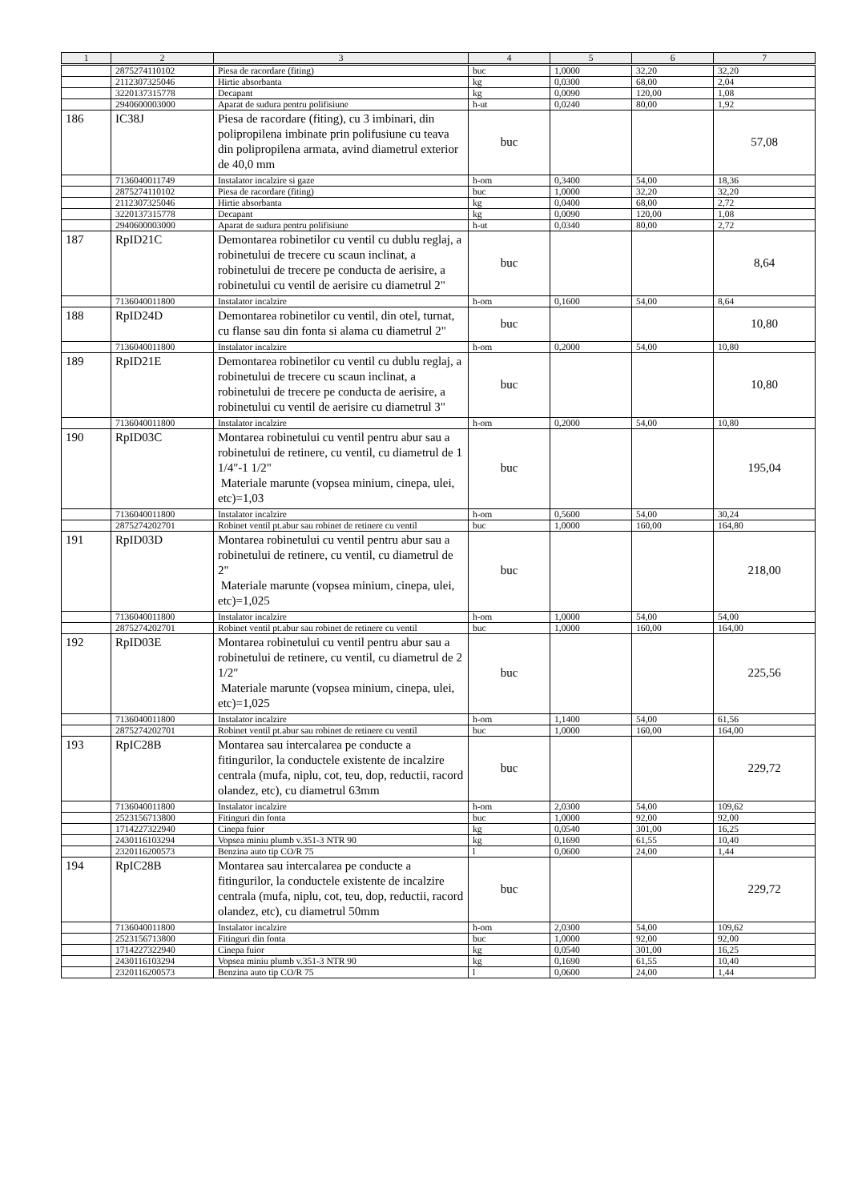| 1 | 2 | 3 | 4 | 5 | 6 | 7 |
| --- | --- | --- | --- | --- | --- | --- |
| | 2875274110102 | Piesa de racordare (fiting) | buc | 1,0000 | 32,20 | 32,20 |
| | 2112307325046 | Hirtie absorbanta | kg | 0,0300 | 68,00 | 2,04 |
| | 3220137315778 | Decapant | kg | 0,0090 | 120,00 | 1,08 |
| | 2940600003000 | Aparat de sudura pentru polifisiune | h-ut | 0,0240 | 80,00 | 1,92 |
| 186 | IC38J | Piesa de racordare (fiting), cu 3 imbinari, din polipropilena imbinate prin polifusiune cu teava din polipropilena armata, avind diametrul exterior de 40,0 mm | buc | | | 57,08 |
| | 7136040011749 | Instalator incalzire si gaze | h-om | 0,3400 | 54,00 | 18,36 |
| | 2875274110102 | Piesa de racordare (fiting) | buc | 1,0000 | 32,20 | 32,20 |
| | 2112307325046 | Hirtie absorbanta | kg | 0,0400 | 68,00 | 2,72 |
| | 3220137315778 | Decapant | kg | 0,0090 | 120,00 | 1,08 |
| | 2940600003000 | Aparat de sudura pentru polifisiune | h-ut | 0,0340 | 80,00 | 2,72 |
| 187 | RpID21C | Demontarea robinetilor cu ventil cu dublu reglaj, a robinetului de trecere cu scaun inclinat, a robinetului de trecere pe conducta de aerisire, a robinetului cu ventil de aerisire cu diametrul 2" | buc | | | 8,64 |
| | 7136040011800 | Instalator incalzire | h-om | 0,1600 | 54,00 | 8,64 |
| 188 | RpID24D | Demontarea robinetilor cu ventil, din otel, turnat, cu flanse sau din fonta si alama cu diametrul 2" | buc | | | 10,80 |
| | 7136040011800 | Instalator incalzire | h-om | 0,2000 | 54,00 | 10,80 |
| 189 | RpID21E | Demontarea robinetilor cu ventil cu dublu reglaj, a robinetului de trecere cu scaun inclinat, a robinetului de trecere pe conducta de aerisire, a robinetului cu ventil de aerisire cu diametrul 3" | buc | | | 10,80 |
| | 7136040011800 | Instalator incalzire | h-om | 0,2000 | 54,00 | 10,80 |
| 190 | RpID03C | Montarea robinetului cu ventil pentru abur sau a robinetului de retinere, cu ventil, cu diametrul de 1 1/4"-1 1/2" Materiale marunte (vopsea minium, cinepa, ulei, etc)=1,03 | buc | | | 195,04 |
| | 7136040011800 | Instalator incalzire | h-om | 0,5600 | 54,00 | 30,24 |
| | 2875274202701 | Robinet ventil pt.abur sau robinet de retinere cu ventil | buc | 1,0000 | 160,00 | 164,80 |
| 191 | RpID03D | Montarea robinetului cu ventil pentru abur sau a robinetului de retinere, cu ventil, cu diametrul de 2" Materiale marunte (vopsea minium, cinepa, ulei, etc)=1,025 | buc | | | 218,00 |
| | 7136040011800 | Instalator incalzire | h-om | 1,0000 | 54,00 | 54,00 |
| | 2875274202701 | Robinet ventil pt.abur sau robinet de retinere cu ventil | buc | 1,0000 | 160,00 | 164,00 |
| 192 | RpID03E | Montarea robinetului cu ventil pentru abur sau a robinetului de retinere, cu ventil, cu diametrul de 2 1/2" Materiale marunte (vopsea minium, cinepa, ulei, etc)=1,025 | buc | | | 225,56 |
| | 7136040011800 | Instalator incalzire | h-om | 1,1400 | 54,00 | 61,56 |
| | 2875274202701 | Robinet ventil pt.abur sau robinet de retinere cu ventil | buc | 1,0000 | 160,00 | 164,00 |
| 193 | RpIC28B | Montarea sau intercalarea pe conducte a fitingurilor, la conductele existente de incalzire centrala (mufa, niplu, cot, teu, dop, reductii, racord olandez, etc), cu diametrul 63mm | buc | | | 229,72 |
| | 7136040011800 | Instalator incalzire | h-om | 2,0300 | 54,00 | 109,62 |
| | 2523156713800 | Fitinguri din fonta | buc | 1,0000 | 92,00 | 92,00 |
| | 1714227322940 | Cinepa fuior | kg | 0,0540 | 301,00 | 16,25 |
| | 2430116103294 | Vopsea miniu plumb v.351-3 NTR 90 | kg | 0,1690 | 61,55 | 10,40 |
| | 2320116200573 | Benzina auto tip CO/R 75 | l | 0,0600 | 24,00 | 1,44 |
| 194 | RpIC28B | Montarea sau intercalarea pe conducte a fitingurilor, la conductele existente de incalzire centrala (mufa, niplu, cot, teu, dop, reductii, racord olandez, etc), cu diametrul 50mm | buc | | | 229,72 |
| | 7136040011800 | Instalator incalzire | h-om | 2,0300 | 54,00 | 109,62 |
| | 2523156713800 | Fitinguri din fonta | buc | 1,0000 | 92,00 | 92,00 |
| | 1714227322940 | Cinepa fuior | kg | 0,0540 | 301,00 | 16,25 |
| | 2430116103294 | Vopsea miniu plumb v.351-3 NTR 90 | kg | 0,1690 | 61,55 | 10,40 |
| | 2320116200573 | Benzina auto tip CO/R 75 | l | 0,0600 | 24,00 | 1,44 |